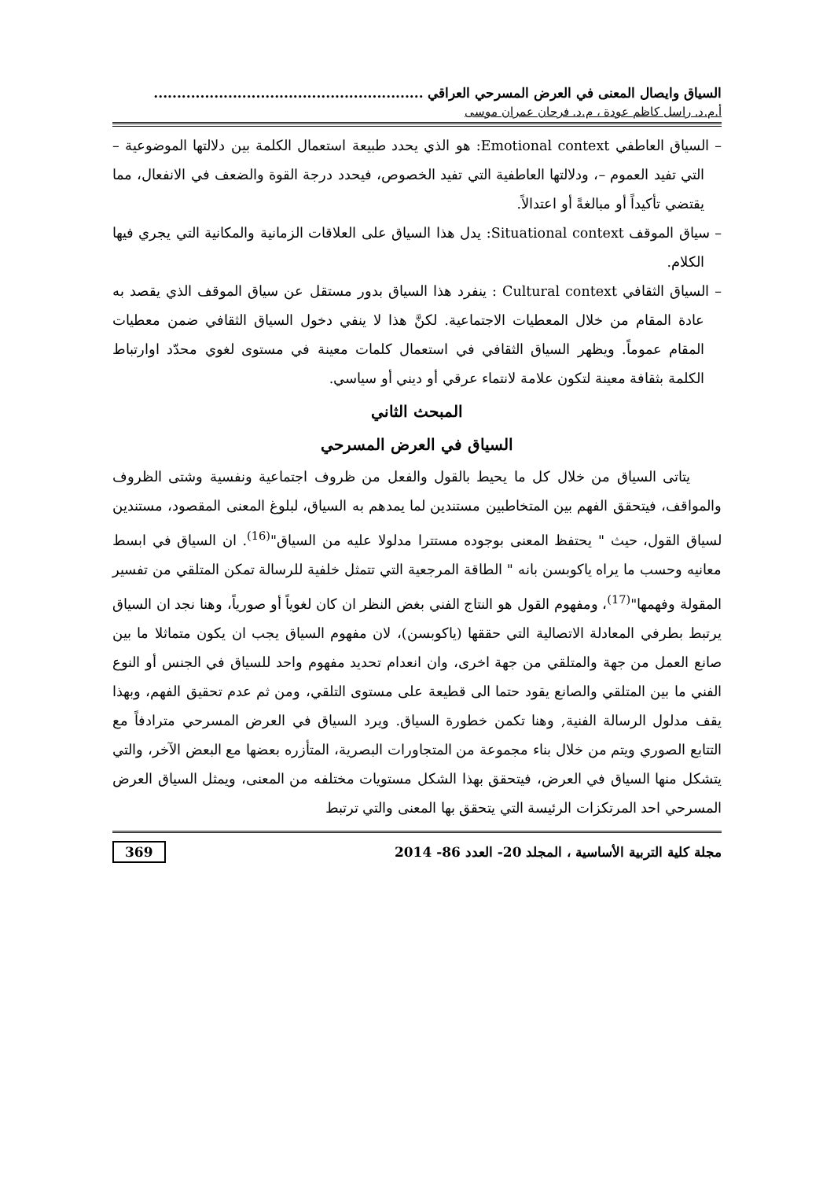السياق وايصال المعنى في العرض المسرحي العراقي ..........................................................
أ.م.د. راسل كاظم عودة ، م.د. فرحان عمران موسى
– السياق العاطفي Emotional context: هو الذي يحدد طبيعة استعمال الكلمة بين دلالتها الموضوعية – التي تفيد العموم –، ودلالتها العاطفية التي تفيد الخصوص، فيحدد درجة القوة والضعف في الانفعال، مما يقتضي تأكيداً أو مبالغةً أو اعتدالاً.
– سياق الموقف Situational context: يدل هذا السياق على العلاقات الزمانية والمكانية التي يجري فيها الكلام.
– السياق الثقافي Cultural context : ينفرد هذا السياق بدور مستقل عن سياق الموقف الذي يقصد به عادة المقام من خلال المعطيات الاجتماعية. لكنَّ هذا لا ينفي دخول السياق الثقافي ضمن معطيات المقام عموماً. ويظهر السياق الثقافي في استعمال كلمات معينة في مستوى لغوي محدّد اوارتباط الكلمة بثقافة معينة لتكون علامة لانتماء عرقي أو ديني أو سياسي.
المبحث الثاني
السياق في العرض المسرحي
يتاتى السياق من خلال كل ما يحيط بالقول والفعل من ظروف اجتماعية ونفسية وشتى الظروف والمواقف، فيتحقق الفهم بين المتخاطبين مستندين لما يمدهم به السياق، لبلوغ المعنى المقصود، مستندين لسياق القول، حيث " يحتفظ المعنى بوجوده مستترا مدلولا عليه من السياق"<sup>(16)</sup>. ان السياق في ابسط معانيه وحسب ما يراه ياكوبسن بانه " الطاقة المرجعية التي تتمثل خلفية للرسالة تمكن المتلقي من تفسير المقولة وفهمها"<sup>(17)</sup>، ومفهوم القول هو النتاج الفني بغض النظر ان كان لغوياً أو صورياً، وهنا نجد ان السياق يرتبط بطرفي المعادلة الاتصالية التي حققها (ياكوبسن)، لان مفهوم السياق يجب ان يكون متماثلا ما بين صانع العمل من جهة والمتلقي من جهة اخرى، وان انعدام تحديد مفهوم واحد للسياق في الجنس أو النوع الفني ما بين المتلقي والصانع يقود حتما الى قطيعة على مستوى التلقي، ومن ثم عدم تحقيق الفهم، وبهذا يقف مدلول الرسالة الفنية, وهنا تكمن خطورة السياق. ويرد السياق في العرض المسرحي مترادفاً مع التتابع الصوري ويتم من خلال بناء مجموعة من المتجاورات البصرية، المتأزره بعضها مع البعض الآخر، والتي يتشكل منها السياق في العرض، فيتحقق بهذا الشكل مستويات مختلفه من المعنى، ويمثل السياق العرض المسرحي احد المرتكزات الرئيسة التي يتحقق بها المعنى والتي ترتبط
مجلة كلية التربية الأساسية ، المجلد 20- العدد 86- 2014 369